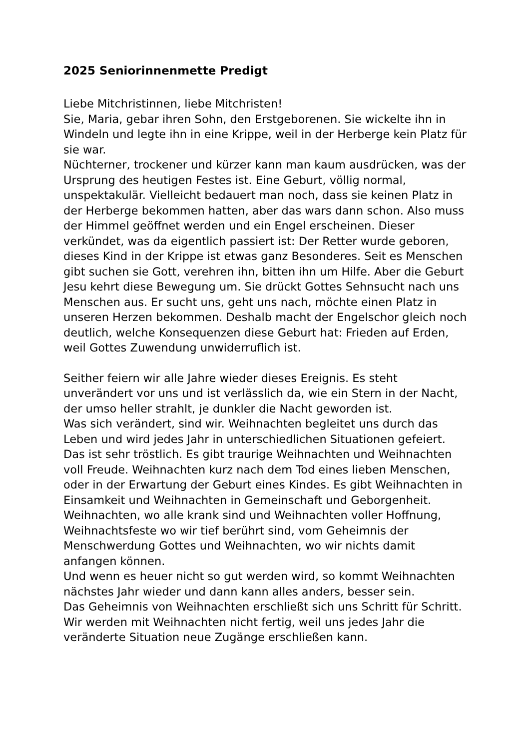2025 Seniorinnenmette Predigt
Liebe Mitchristinnen, liebe Mitchristen!
Sie, Maria, gebar ihren Sohn, den Erstgeborenen. Sie wickelte ihn in Windeln und legte ihn in eine Krippe, weil in der Herberge kein Platz für sie war.
Nüchterner, trockener und kürzer kann man kaum ausdrücken, was der Ursprung des heutigen Festes ist. Eine Geburt, völlig normal, unspektakulär. Vielleicht bedauert man noch, dass sie keinen Platz in der Herberge bekommen hatten, aber das wars dann schon. Also muss der Himmel geöffnet werden und ein Engel erscheinen. Dieser verkündet, was da eigentlich passiert ist: Der Retter wurde geboren, dieses Kind in der Krippe ist etwas ganz Besonderes. Seit es Menschen gibt suchen sie Gott, verehren ihn, bitten ihn um Hilfe. Aber die Geburt Jesu kehrt diese Bewegung um. Sie drückt Gottes Sehnsucht nach uns Menschen aus. Er sucht uns, geht uns nach, möchte einen Platz in unseren Herzen bekommen. Deshalb macht der Engelschor gleich noch deutlich, welche Konsequenzen diese Geburt hat: Frieden auf Erden, weil Gottes Zuwendung unwiderruflich ist.
Seither feiern wir alle Jahre wieder dieses Ereignis. Es steht unverändert vor uns und ist verlässlich da, wie ein Stern in der Nacht, der umso heller strahlt, je dunkler die Nacht geworden ist.
Was sich verändert, sind wir. Weihnachten begleitet uns durch das Leben und wird jedes Jahr in unterschiedlichen Situationen gefeiert. Das ist sehr tröstlich. Es gibt traurige Weihnachten und Weihnachten voll Freude. Weihnachten kurz nach dem Tod eines lieben Menschen, oder in der Erwartung der Geburt eines Kindes. Es gibt Weihnachten in Einsamkeit und Weihnachten in Gemeinschaft und Geborgenheit. Weihnachten, wo alle krank sind und Weihnachten voller Hoffnung, Weihnachtsfeste wo wir tief berührt sind, vom Geheimnis der Menschwerdung Gottes und Weihnachten, wo wir nichts damit anfangen können.
Und wenn es heuer nicht so gut werden wird, so kommt Weihnachten nächstes Jahr wieder und dann kann alles anders, besser sein.
Das Geheimnis von Weihnachten erschließt sich uns Schritt für Schritt. Wir werden mit Weihnachten nicht fertig, weil uns jedes Jahr die veränderte Situation neue Zugänge erschließen kann.